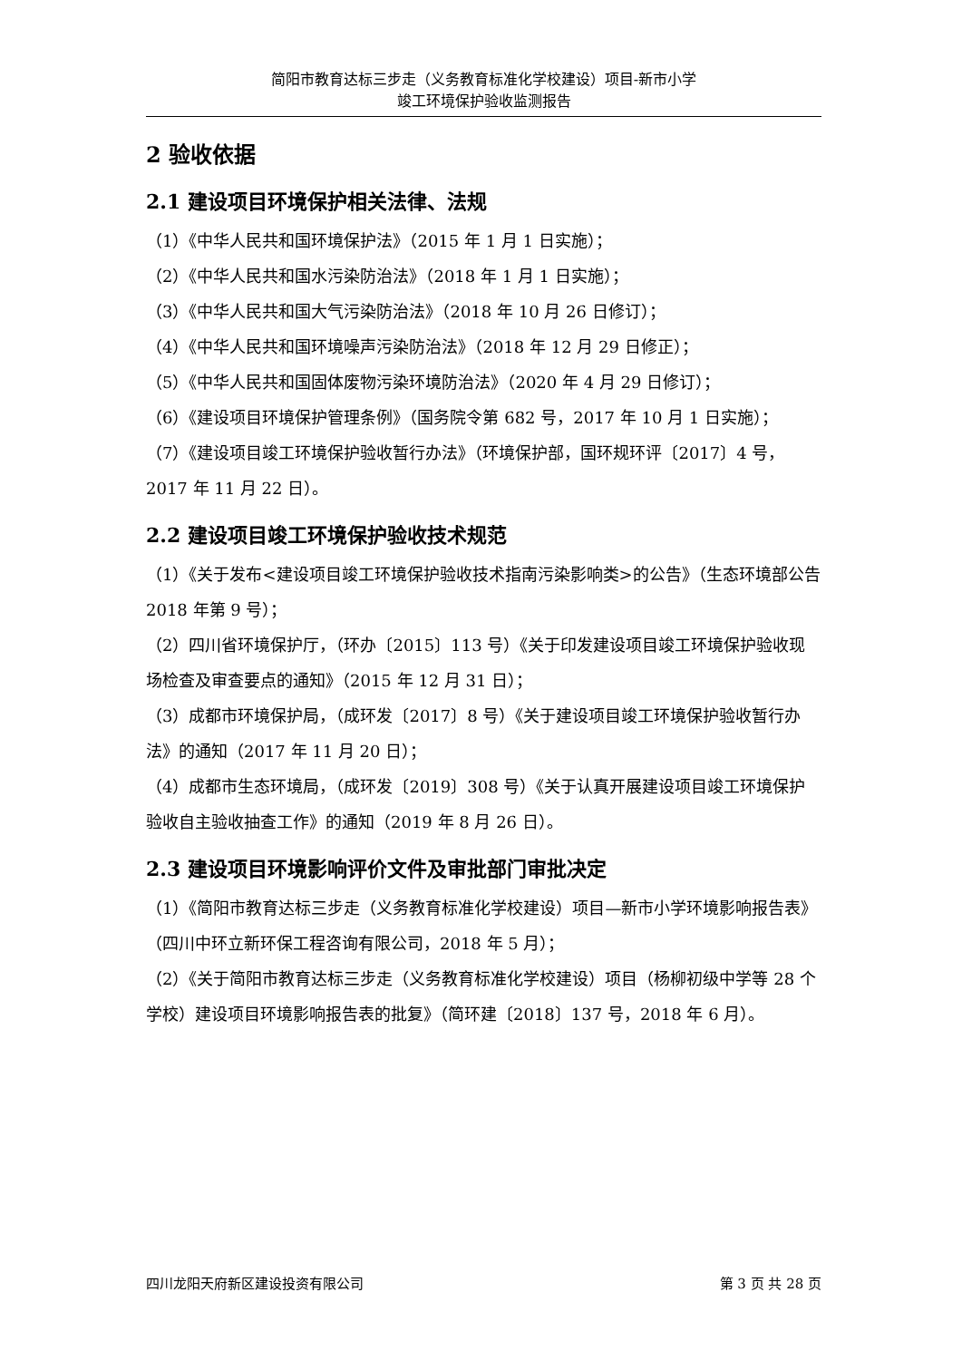简阳市教育达标三步走（义务教育标准化学校建设）项目-新市小学
竣工环境保护验收监测报告
2 验收依据
2.1 建设项目环境保护相关法律、法规
（1）《中华人民共和国环境保护法》（2015 年 1 月 1 日实施）；
（2）《中华人民共和国水污染防治法》（2018 年 1 月 1 日实施）；
（3）《中华人民共和国大气污染防治法》（2018 年 10 月 26 日修订）；
（4）《中华人民共和国环境噪声污染防治法》（2018 年 12 月 29 日修正）；
（5）《中华人民共和国固体废物污染环境防治法》（2020 年 4 月 29 日修订）；
（6）《建设项目环境保护管理条例》（国务院令第 682 号，2017 年 10 月 1 日实施）；
（7）《建设项目竣工环境保护验收暂行办法》（环境保护部，国环规环评〔2017〕4 号，2017 年 11 月 22 日）。
2.2 建设项目竣工环境保护验收技术规范
（1）《关于发布<建设项目竣工环境保护验收技术指南污染影响类>的公告》（生态环境部公告 2018 年第 9 号）；
（2）四川省环境保护厅，（环办〔2015〕113 号）《关于印发建设项目竣工环境保护验收现场检查及审查要点的通知》（2015 年 12 月 31 日）；
（3）成都市环境保护局，（成环发〔2017〕8 号）《关于建设项目竣工环境保护验收暂行办法》的通知（2017 年 11 月 20 日）；
（4）成都市生态环境局，（成环发〔2019〕308 号）《关于认真开展建设项目竣工环境保护验收自主验收抽查工作》的通知（2019 年 8 月 26 日）。
2.3 建设项目环境影响评价文件及审批部门审批决定
（1）《简阳市教育达标三步走（义务教育标准化学校建设）项目—新市小学环境影响报告表》（四川中环立新环保工程咨询有限公司，2018 年 5 月）；
（2）《关于简阳市教育达标三步走（义务教育标准化学校建设）项目（杨柳初级中学等 28 个学校）建设项目环境影响报告表的批复》（简环建〔2018〕137 号，2018 年 6 月）。
四川龙阳天府新区建设投资有限公司 第 3 页 共 28 页